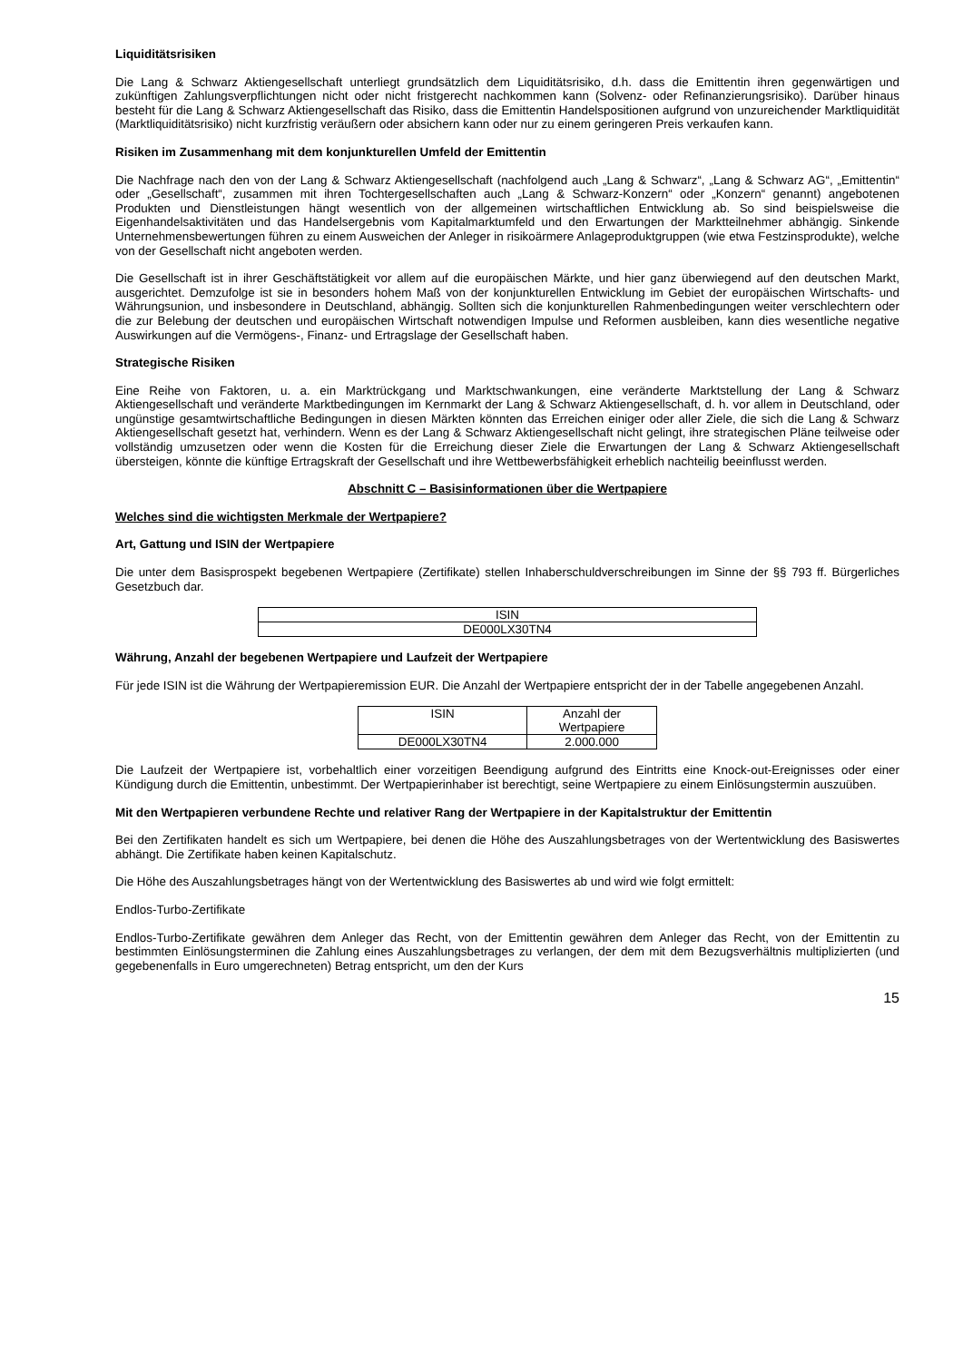Liquiditätsrisiken
Die Lang & Schwarz Aktiengesellschaft unterliegt grundsätzlich dem Liquiditätsrisiko, d.h. dass die Emittentin ihren gegenwärtigen und zukünftigen Zahlungsverpflichtungen nicht oder nicht fristgerecht nachkommen kann (Solvenz- oder Refinanzierungsrisiko). Darüber hinaus besteht für die Lang & Schwarz Aktiengesellschaft das Risiko, dass die Emittentin Handelspositionen aufgrund von unzureichender Marktliquidität (Marktliquiditätsrisiko) nicht kurzfristig veräußern oder absichern kann oder nur zu einem geringeren Preis verkaufen kann.
Risiken im Zusammenhang mit dem konjunkturellen Umfeld der Emittentin
Die Nachfrage nach den von der Lang & Schwarz Aktiengesellschaft (nachfolgend auch „Lang & Schwarz“, „Lang & Schwarz AG“, „Emittentin“ oder „Gesellschaft“, zusammen mit ihren Tochtergesellschaften auch „Lang & Schwarz-Konzern“ oder „Konzern“ genannt) angebotenen Produkten und Dienstleistungen hängt wesentlich von der allgemeinen wirtschaftlichen Entwicklung ab. So sind beispielsweise die Eigenhandelsaktivitäten und das Handelsergebnis vom Kapitalmarktumfeld und den Erwartungen der Marktteilnehmer abhängig. Sinkende Unternehmensbewertungen führen zu einem Ausweichen der Anleger in risikoärmere Anlageproduktgruppen (wie etwa Festzinsprodukte), welche von der Gesellschaft nicht angeboten werden.
Die Gesellschaft ist in ihrer Geschäftstätigkeit vor allem auf die europäischen Märkte, und hier ganz überwiegend auf den deutschen Markt, ausgerichtet. Demzufolge ist sie in besonders hohem Maß von der konjunkturellen Entwicklung im Gebiet der europäischen Wirtschafts- und Währungsunion, und insbesondere in Deutschland, abhängig. Sollten sich die konjunkturellen Rahmenbedingungen weiter verschlechtern oder die zur Belebung der deutschen und europäischen Wirtschaft notwendigen Impulse und Reformen ausbleiben, kann dies wesentliche negative Auswirkungen auf die Vermögens-, Finanz- und Ertragslage der Gesellschaft haben.
Strategische Risiken
Eine Reihe von Faktoren, u. a. ein Marktrückgang und Marktschwankungen, eine veränderte Marktstellung der Lang & Schwarz Aktiengesellschaft und veränderte Marktbedingungen im Kernmarkt der Lang & Schwarz Aktiengesellschaft, d. h. vor allem in Deutschland, oder ungünstige gesamtwirtschaftliche Bedingungen in diesen Märkten könnten das Erreichen einiger oder aller Ziele, die sich die Lang & Schwarz Aktiengesellschaft gesetzt hat, verhindern. Wenn es der Lang & Schwarz Aktiengesellschaft nicht gelingt, ihre strategischen Pläne teilweise oder vollständig umzusetzen oder wenn die Kosten für die Erreichung dieser Ziele die Erwartungen der Lang & Schwarz Aktiengesellschaft übersteigen, könnte die künftige Ertragskraft der Gesellschaft und ihre Wettbewerbsfähigkeit erheblich nachteilig beeinflusst werden.
Abschnitt C – Basisinformationen über die Wertpapiere
Welches sind die wichtigsten Merkmale der Wertpapiere?
Art, Gattung und ISIN der Wertpapiere
Die unter dem Basisprospekt begebenen Wertpapiere (Zertifikate) stellen Inhaberschuldverschreibungen im Sinne der §§ 793 ff. Bürgerliches Gesetzbuch dar.
| ISIN |
| DE000LX30TN4 |
Währung, Anzahl der begebenen Wertpapiere und Laufzeit der Wertpapiere
Für jede ISIN ist die Währung der Wertpapieremission EUR. Die Anzahl der Wertpapiere entspricht der in der Tabelle angegebenen Anzahl.
| ISIN | Anzahl der Wertpapiere |
| DE000LX30TN4 | 2.000.000 |
Die Laufzeit der Wertpapiere ist, vorbehaltlich einer vorzeitigen Beendigung aufgrund des Eintritts eine Knock-out-Ereignisses oder einer Kündigung durch die Emittentin, unbestimmt. Der Wertpapierinhaber ist berechtigt, seine Wertpapiere zu einem Einlösungstermin auszuüben.
Mit den Wertpapieren verbundene Rechte und relativer Rang der Wertpapiere in der Kapitalstruktur der Emittentin
Bei den Zertifikaten handelt es sich um Wertpapiere, bei denen die Höhe des Auszahlungsbetrages von der Wertentwicklung des Basiswertes abhängt. Die Zertifikate haben keinen Kapitalschutz.
Die Höhe des Auszahlungsbetrages hängt von der Wertentwicklung des Basiswertes ab und wird wie folgt ermittelt:
Endlos-Turbo-Zertifikate
Endlos-Turbo-Zertifikate gewähren dem Anleger das Recht, von der Emittentin gewähren dem Anleger das Recht, von der Emittentin zu bestimmten Einlösungsterminen die Zahlung eines Auszahlungsbetrages zu verlangen, der dem mit dem Bezugsverhältnis multiplizierten (und gegebenenfalls in Euro umgerechneten) Betrag entspricht, um den der Kurs
15